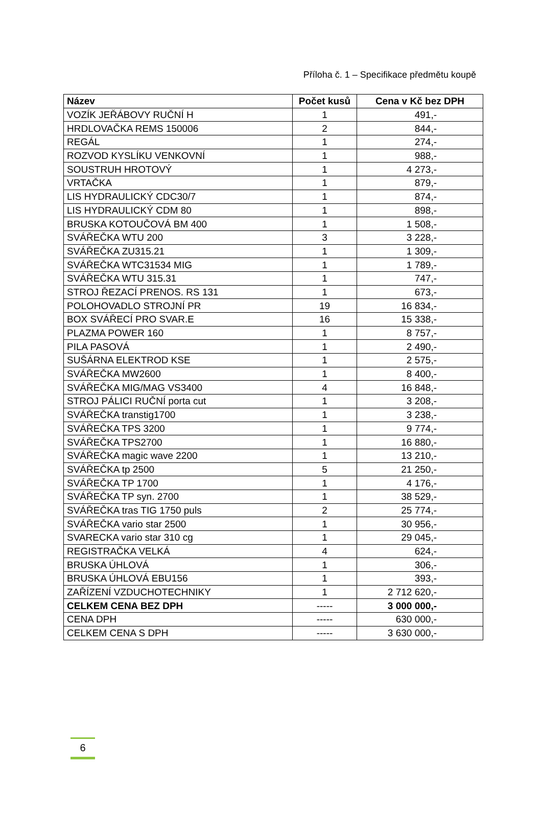Příloha č. 1 – Specifikace předmětu koupě
| Název | Počet kusů | Cena v Kč bez DPH |
| --- | --- | --- |
| VOZÍK JEŘÁBOVY RUČNÍ H | 1 | 491,- |
| HRDLOVAČKA REMS 150006 | 2 | 844,- |
| REGÁL | 1 | 274,- |
| ROZVOD KYSLÍKU VENKOVNÍ | 1 | 988,- |
| SOUSTRUH HROTOVÝ | 1 | 4 273,- |
| VRTAČKA | 1 | 879,- |
| LIS HYDRAULICKÝ CDC30/7 | 1 | 874,- |
| LIS HYDRAULICKÝ CDM 80 | 1 | 898,- |
| BRUSKA KOTOUČOVÁ BM 400 | 1 | 1 508,- |
| SVÁŘEČKA WTU 200 | 3 | 3 228,- |
| SVÁŘEČKA ZU315.21 | 1 | 1 309,- |
| SVÁŘEČKA WTC31534 MIG | 1 | 1 789,- |
| SVÁŘEČKA WTU 315.31 | 1 | 747,- |
| STROJ ŘEZACÍ PRENOS. RS 131 | 1 | 673,- |
| POLOHOVADLO STROJNÍ PR | 19 | 16 834,- |
| BOX SVÁŘECÍ PRO SVAR.E | 16 | 15 338,- |
| PLAZMA POWER 160 | 1 | 8 757,- |
| PILA PASOVÁ | 1 | 2 490,- |
| SUŠÁRNA ELEKTROD KSE | 1 | 2 575,- |
| SVÁŘEČKA MW2600 | 1 | 8 400,- |
| SVÁŘEČKA MIG/MAG VS3400 | 4 | 16 848,- |
| STROJ PÁLICI RUČNÍ porta cut | 1 | 3 208,- |
| SVÁŘEČKA transtig1700 | 1 | 3 238,- |
| SVÁŘEČKA TPS 3200 | 1 | 9 774,- |
| SVÁŘEČKA TPS2700 | 1 | 16 880,- |
| SVÁŘEČKA magic wave 2200 | 1 | 13 210,- |
| SVÁŘEČKA tp 2500 | 5 | 21 250,- |
| SVÁŘEČKA TP 1700 | 1 | 4 176,- |
| SVÁŘEČKA TP syn. 2700 | 1 | 38 529,- |
| SVÁŘEČKA tras TIG 1750 puls | 2 | 25 774,- |
| SVÁŘEČKA vario star 2500 | 1 | 30 956,- |
| SVARECKA vario star 310 cg | 1 | 29 045,- |
| REGISTRAČKA VELKÁ | 4 | 624,- |
| BRUSKA ÚHLOVÁ | 1 | 306,- |
| BRUSKA ÚHLOVÁ EBU156 | 1 | 393,- |
| ZAŘÍZENÍ VZDUCHOTECHNIKY | 1 | 2 712 620,- |
| CELKEM CENA BEZ DPH | ----- | 3 000 000,- |
| CENA DPH | ----- | 630 000,- |
| CELKEM CENA S DPH | ----- | 3 630 000,- |
6